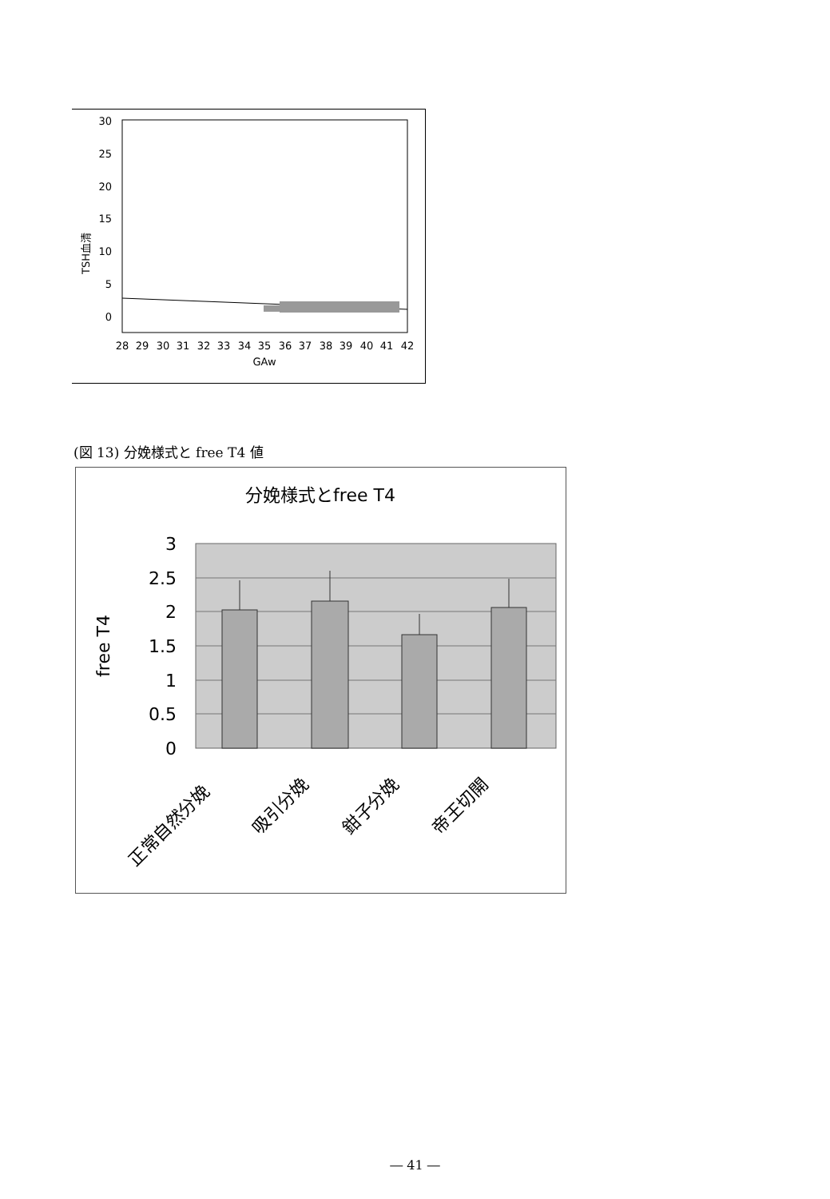30
25
20
15
10
5
0
TSH血清
28
29
30
31
32
33
34
35
36
37
38
39
40
41
42
GAw
(図 13) 分娩様式と free T4 値
分娩様式とfree T4
3
2.5
2
1.5
1
0.5
0
free T4
正常自然分娩
吸引分娩
鉗子分娩
帝王切開
― 41 ―